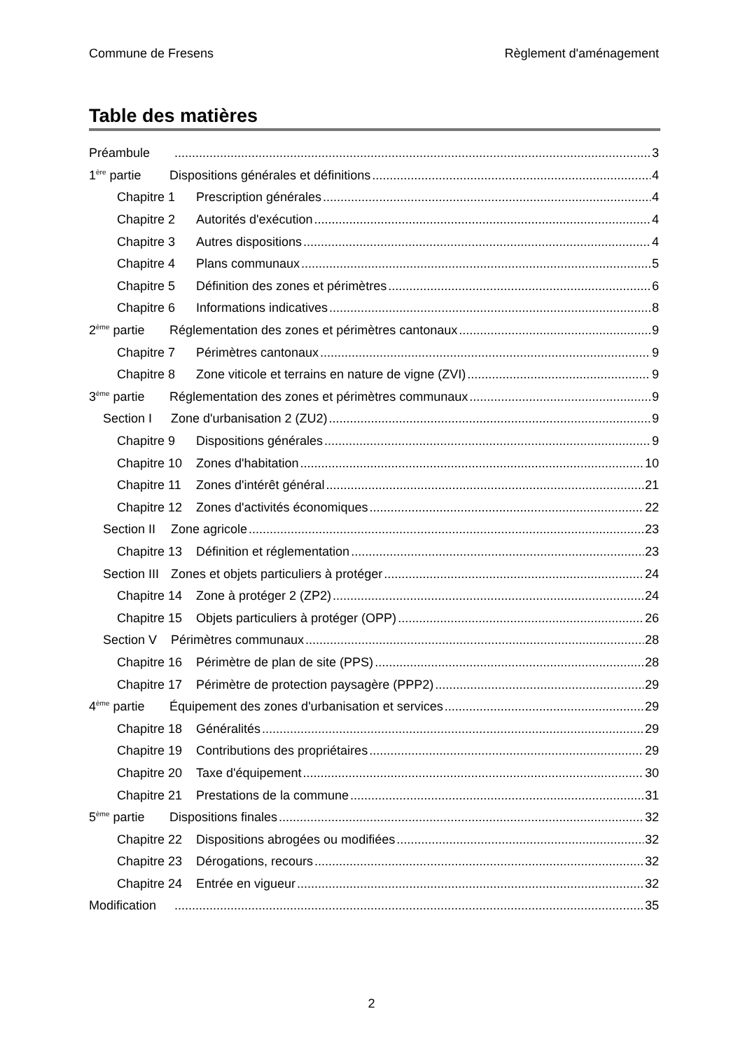Commune de Fresens Règlement d'aménagement
Table des matières
Préambule 3
1<sup>ère</sup> partie Dispositions générales et définitions 4
Chapitre 1 Prescription générales 4
Chapitre 2 Autorités d'exécution 4
Chapitre 3 Autres dispositions 4
Chapitre 4 Plans communaux 5
Chapitre 5 Définition des zones et périmètres 6
Chapitre 6 Informations indicatives 8
2<sup>ème</sup> partie Réglementation des zones et périmètres cantonaux 9
Chapitre 7 Périmètres cantonaux 9
Chapitre 8 Zone viticole et terrains en nature de vigne (ZVI) 9
3<sup>ème</sup> partie Réglementation des zones et périmètres communaux 9
Section I Zone d'urbanisation 2 (ZU2) 9
Chapitre 9 Dispositions générales 9
Chapitre 10 Zones d'habitation 10
Chapitre 11 Zones d'intérêt général 21
Chapitre 12 Zones d'activités économiques 22
Section II Zone agricole 23
Chapitre 13 Définition et réglementation 23
Section III Zones et objets particuliers à protéger 24
Chapitre 14 Zone à protéger 2 (ZP2) 24
Chapitre 15 Objets particuliers à protéger (OPP) 26
Section V Périmètres communaux 28
Chapitre 16 Périmètre de plan de site (PPS) 28
Chapitre 17 Périmètre de protection paysagère (PPP2) 29
4<sup>ème</sup> partie Équipement des zones d'urbanisation et services 29
Chapitre 18 Généralités 29
Chapitre 19 Contributions des propriétaires 29
Chapitre 20 Taxe d'équipement 30
Chapitre 21 Prestations de la commune 31
5<sup>ème</sup> partie Dispositions finales 32
Chapitre 22 Dispositions abrogées ou modifiées 32
Chapitre 23 Dérogations, recours 32
Chapitre 24 Entrée en vigueur 32
Modification 35
2